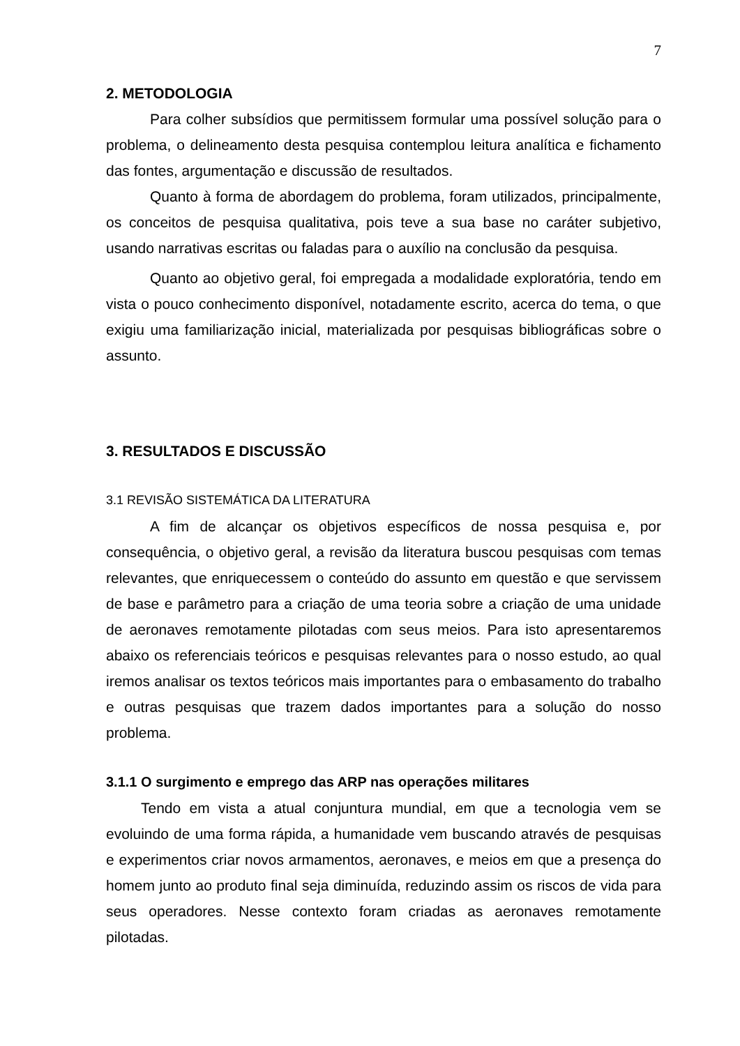7
2. METODOLOGIA
Para colher subsídios que permitissem formular uma possível solução para o problema, o delineamento desta pesquisa contemplou leitura analítica e fichamento das fontes, argumentação e discussão de resultados.
Quanto à forma de abordagem do problema, foram utilizados, principalmente, os conceitos de pesquisa qualitativa, pois teve a sua base no caráter subjetivo, usando narrativas escritas ou faladas para o auxílio na conclusão da pesquisa.
Quanto ao objetivo geral, foi empregada a modalidade exploratória, tendo em vista o pouco conhecimento disponível, notadamente escrito, acerca do tema, o que exigiu uma familiarização inicial, materializada por pesquisas bibliográficas sobre o assunto.
3. RESULTADOS E DISCUSSÃO
3.1 REVISÃO SISTEMÁTICA DA LITERATURA
A fim de alcançar os objetivos específicos de nossa pesquisa e, por consequência, o objetivo geral, a revisão da literatura buscou pesquisas com temas relevantes, que enriquecessem o conteúdo do assunto em questão e que servissem de base e parâmetro para a criação de uma teoria sobre a criação de uma unidade de aeronaves remotamente pilotadas com seus meios. Para isto apresentaremos abaixo os referenciais teóricos e pesquisas relevantes para o nosso estudo, ao qual iremos analisar os textos teóricos mais importantes para o embasamento do trabalho e outras pesquisas que trazem dados importantes para a solução do nosso problema.
3.1.1 O surgimento e emprego das ARP nas operações militares
Tendo em vista a atual conjuntura mundial, em que a tecnologia vem se evoluindo de uma forma rápida, a humanidade vem buscando através de pesquisas e experimentos criar novos armamentos, aeronaves, e meios em que a presença do homem junto ao produto final seja diminuída, reduzindo assim os riscos de vida para seus operadores. Nesse contexto foram criadas as aeronaves remotamente pilotadas.